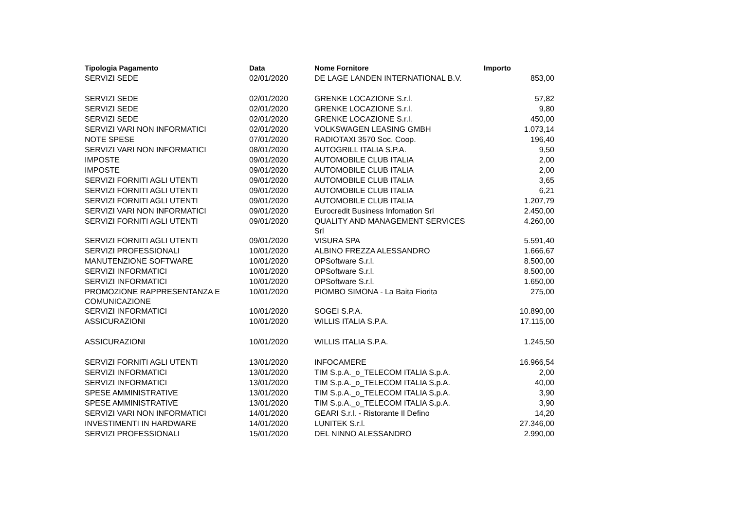| Tipologia Pagamento | Data | Nome Fornitore | Importo |
| --- | --- | --- | --- |
| SERVIZI SEDE | 02/01/2020 | DE LAGE LANDEN INTERNATIONAL B.V. | 853,00 |
| SERVIZI SEDE | 02/01/2020 | GRENKE LOCAZIONE S.r.l. | 57,82 |
| SERVIZI SEDE | 02/01/2020 | GRENKE LOCAZIONE S.r.l. | 9,80 |
| SERVIZI SEDE | 02/01/2020 | GRENKE LOCAZIONE S.r.l. | 450,00 |
| SERVIZI VARI NON INFORMATICI | 02/01/2020 | VOLKSWAGEN LEASING GMBH | 1.073,14 |
| NOTE SPESE | 07/01/2020 | RADIOTAXI 3570 Soc. Coop. | 196,40 |
| SERVIZI VARI NON INFORMATICI | 08/01/2020 | AUTOGRILL ITALIA S.P.A. | 9,50 |
| IMPOSTE | 09/01/2020 | AUTOMOBILE CLUB ITALIA | 2,00 |
| IMPOSTE | 09/01/2020 | AUTOMOBILE CLUB ITALIA | 2,00 |
| SERVIZI FORNITI AGLI UTENTI | 09/01/2020 | AUTOMOBILE CLUB ITALIA | 3,65 |
| SERVIZI FORNITI AGLI UTENTI | 09/01/2020 | AUTOMOBILE CLUB ITALIA | 6,21 |
| SERVIZI FORNITI AGLI UTENTI | 09/01/2020 | AUTOMOBILE CLUB ITALIA | 1.207,79 |
| SERVIZI VARI NON INFORMATICI | 09/01/2020 | Eurocredit Business Infomation Srl | 2.450,00 |
| SERVIZI FORNITI AGLI UTENTI | 09/01/2020 | QUALITY AND MANAGEMENT SERVICES Srl | 4.260,00 |
| SERVIZI FORNITI AGLI UTENTI | 09/01/2020 | VISURA SPA | 5.591,40 |
| SERVIZI PROFESSIONALI | 10/01/2020 | ALBINO FREZZA ALESSANDRO | 1.666,67 |
| MANUTENZIONE SOFTWARE | 10/01/2020 | OPSoftware S.r.l. | 8.500,00 |
| SERVIZI INFORMATICI | 10/01/2020 | OPSoftware S.r.l. | 8.500,00 |
| SERVIZI INFORMATICI | 10/01/2020 | OPSoftware S.r.l. | 1.650,00 |
| PROMOZIONE RAPPRESENTANZA E COMUNICAZIONE | 10/01/2020 | PIOMBO SIMONA - La Baita Fiorita | 275,00 |
| SERVIZI INFORMATICI | 10/01/2020 | SOGEI S.P.A. | 10.890,00 |
| ASSICURAZIONI | 10/01/2020 | WILLIS ITALIA S.P.A. | 17.115,00 |
| ASSICURAZIONI | 10/01/2020 | WILLIS ITALIA S.P.A. | 1.245,50 |
| SERVIZI FORNITI AGLI UTENTI | 13/01/2020 | INFOCAMERE | 16.966,54 |
| SERVIZI INFORMATICI | 13/01/2020 | TIM S.p.A._o_TELECOM ITALIA S.p.A. | 2,00 |
| SERVIZI INFORMATICI | 13/01/2020 | TIM S.p.A._o_TELECOM ITALIA S.p.A. | 40,00 |
| SPESE AMMINISTRATIVE | 13/01/2020 | TIM S.p.A._o_TELECOM ITALIA S.p.A. | 3,90 |
| SPESE AMMINISTRATIVE | 13/01/2020 | TIM S.p.A._o_TELECOM ITALIA S.p.A. | 3,90 |
| SERVIZI VARI NON INFORMATICI | 14/01/2020 | GEARI S.r.l. - Ristorante Il Defino | 14,20 |
| INVESTIMENTI IN HARDWARE | 14/01/2020 | LUNITEK S.r.l. | 27.346,00 |
| SERVIZI PROFESSIONALI | 15/01/2020 | DEL NINNO ALESSANDRO | 2.990,00 |